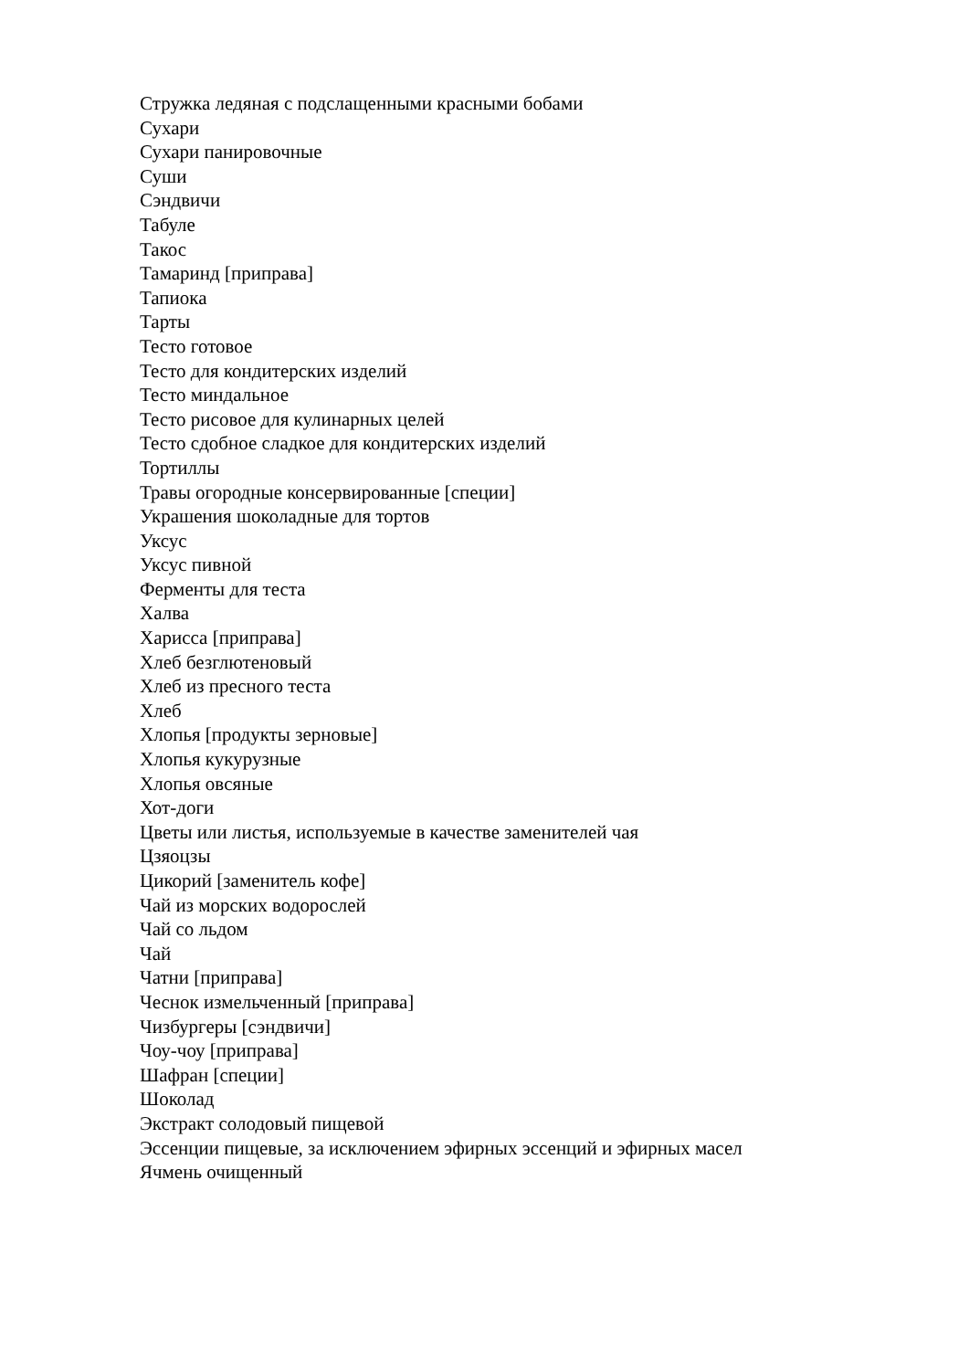Стружка ледяная с подслащенными красными бобами
Сухари
Сухари панировочные
Суши
Сэндвичи
Табуле
Такос
Тамаринд [приправа]
Тапиока
Тарты
Тесто готовое
Тесто для кондитерских изделий
Тесто миндальное
Тесто рисовое для кулинарных целей
Тесто сдобное сладкое для кондитерских изделий
Тортиллы
Травы огородные консервированные [специи]
Украшения шоколадные для тортов
Уксус
Уксус пивной
Ферменты для теста
Халва
Харисса [приправа]
Хлеб безглютеновый
Хлеб из пресного теста
Хлеб
Хлопья [продукты зерновые]
Хлопья кукурузные
Хлопья овсяные
Хот-доги
Цветы или листья, используемые в качестве заменителей чая
Цзяоцзы
Цикорий [заменитель кофе]
Чай из морских водорослей
Чай со льдом
Чай
Чатни [приправа]
Чеснок измельченный [приправа]
Чизбургеры [сэндвичи]
Чоу-чоу [приправа]
Шафран [специи]
Шоколад
Экстракт солодовый пищевой
Эссенции пищевые, за исключением эфирных эссенций и эфирных масел
Ячмень очищенный